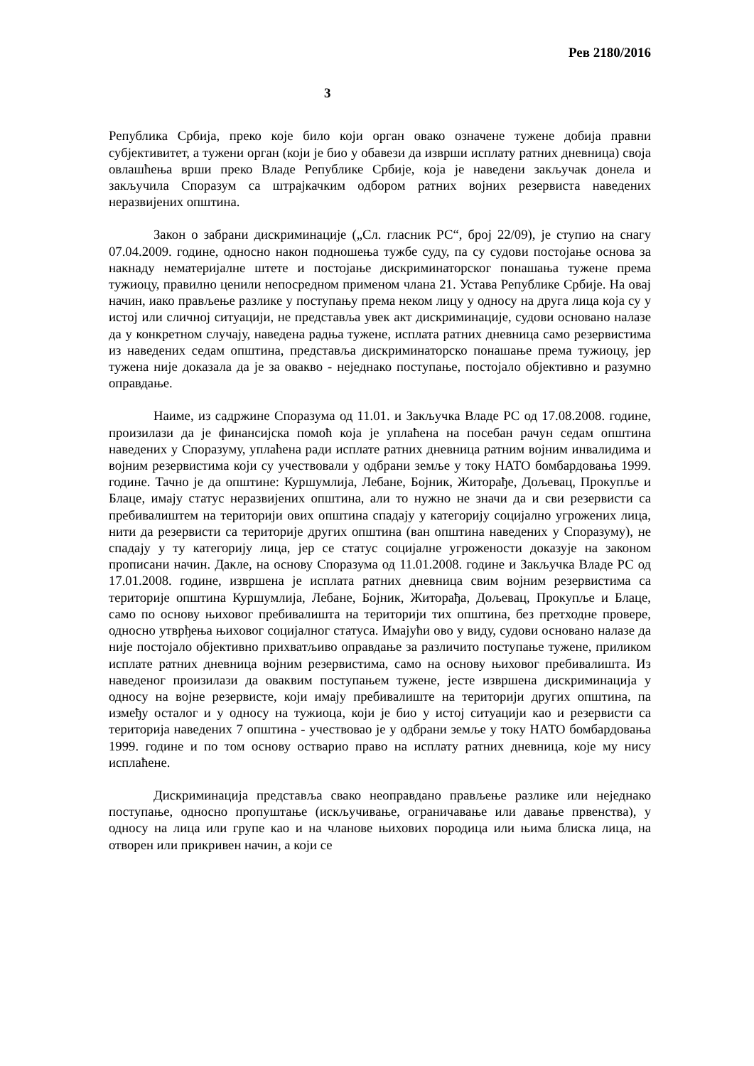Рев 2180/2016
3
Република Србија, преко које било који орган овако означене тужене добија правни субјективитет, а тужени орган (који је био у обавези да изврши исплату ратних дневница) своја овлашћења врши преко Владе Републике Србије, која је наведени закључак донела и закључила Споразум са штрајкачким одбором ратних војних резервиста наведених неразвијених општина.
Закон о забрани дискриминације („Сл. гласник РС“, број 22/09), је ступио на снагу 07.04.2009. године, односно након подношења тужбе суду, па су судови постојање основа за накнаду нематеријалне штете и постојање дискриминаторског понашања тужене према тужиоцу, правилно ценили непосредном применом члана 21. Устава Републике Србије. На овај начин, иако прављење разлике у поступању према неком лицу у односу на друга лица која су у истој или сличној ситуацији, не представља увек акт дискриминације, судови основано налазе да у конкретном случају, наведена радња тужене, исплата ратних дневница само резервистима из наведених седам општина, представља дискриминаторско понашање према тужиоцу, јер тужена није доказала да је за овакво - неједнако поступање, постојало објективно и разумно оправдање.
Наиме, из садржине Споразума од 11.01. и Закључка Владе РС од 17.08.2008. године, произилази да је финансијска помоћ која је уплаћена на посебан рачун седам општина наведених у Споразуму, уплаћена ради исплате ратних дневница ратним војним инвалидима и војним резервистима који су учествовали у одбрани земље у току НАТО бомбардовања 1999. године. Тачно је да општине: Куршумлија, Лебане, Бојник, Житорађе, Дољевац, Прокупље и Блаце, имају статус неразвијених општина, али то нужно не значи да и сви резервисти са пребивалиштем на територији ових општина спадају у категорију социјално угрожених лица, нити да резервисти са територије других општина (ван општина наведених у Споразуму), не спадају у ту категорију лица, јер се статус социјалне угрожености доказује на законом прописани начин. Дакле, на основу Споразума од 11.01.2008. године и Закључка Владе РС од 17.01.2008. године, извршена је исплата ратних дневница свим војним резервистима са територије општина Куршумлија, Лебане, Бојник, Житорађа, Дољевац, Прокупље и Блаце, само по основу њиховог пребивалишта на територији тих општина, без претходне провере, односно утврђења њиховог социјалног статуса. Имајући ово у виду, судови основано налазе да није постојало објективно прихватљиво оправдање за различито поступање тужене, приликом исплате ратних дневница војним резервистима, само на основу њиховог пребивалишта. Из наведеног произилази да оваквим поступањем тужене, јесте извршена дискриминација у односу на војне резервисте, који имају пребивалиште на територији других општина, па између осталог и у односу на тужиоца, који је био у истој ситуацији као и резервисти са територија наведених 7 општина - учествовао је у одбрани земље у току НАТО бомбардовања 1999. године и по том основу остварио право на исплату ратних дневница, које му нису исплаћене.
Дискриминација представља свако неоправдано прављење разлике или неједнако поступање, односно пропуштање (искључивање, ограничавање или давање првенства), у односу на лица или групе као и на чланове њихових породица или њима блиска лица, на отворен или прикривен начин, а који се